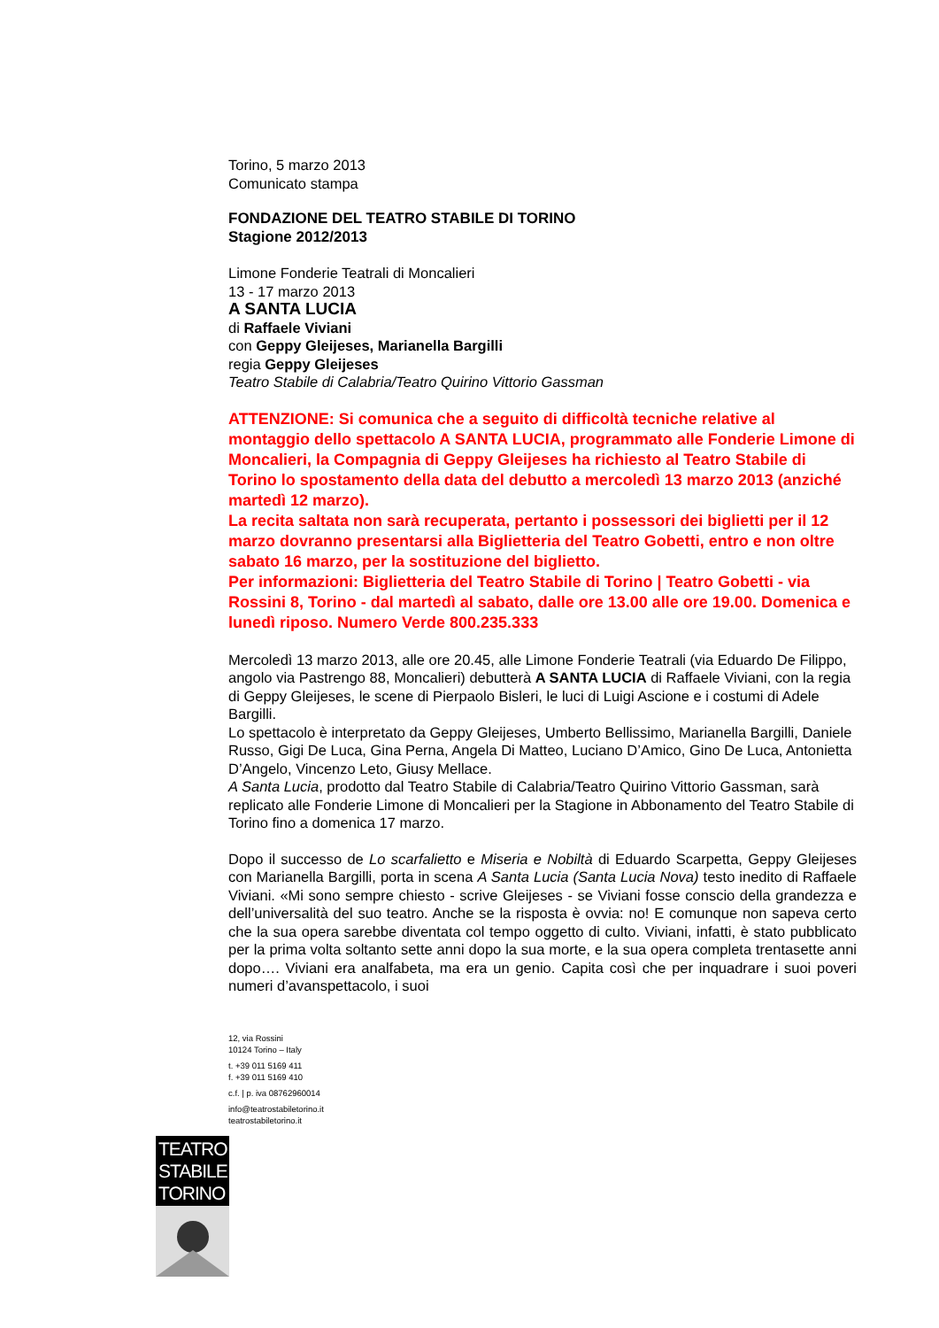Torino, 5 marzo 2013
Comunicato stampa
FONDAZIONE DEL TEATRO STABILE DI TORINO
Stagione 2012/2013
Limone Fonderie Teatrali di Moncalieri
13 - 17 marzo 2013
A SANTA LUCIA
di Raffaele Viviani
con Geppy Gleijeses, Marianella Bargilli
regia Geppy Gleijeses
Teatro Stabile di Calabria/Teatro Quirino Vittorio Gassman
ATTENZIONE: Si comunica che a seguito di difficoltà tecniche relative al montaggio dello spettacolo A SANTA LUCIA, programmato alle Fonderie Limone di Moncalieri, la Compagnia di Geppy Gleijeses ha richiesto al Teatro Stabile di Torino lo spostamento della data del debutto a mercoledì 13 marzo 2013 (anziché martedì 12 marzo).
La recita saltata non sarà recuperata, pertanto i possessori dei biglietti per il 12 marzo dovranno presentarsi alla Biglietteria del Teatro Gobetti, entro e non oltre sabato 16 marzo, per la sostituzione del biglietto.
Per informazioni: Biglietteria del Teatro Stabile di Torino | Teatro Gobetti - via Rossini 8, Torino - dal martedì al sabato, dalle ore 13.00 alle ore 19.00. Domenica e lunedì riposo. Numero Verde 800.235.333
Mercoledì 13 marzo 2013, alle ore 20.45, alle Limone Fonderie Teatrali (via Eduardo De Filippo, angolo via Pastrengo 88, Moncalieri) debutterà A SANTA LUCIA di Raffaele Viviani, con la regia di Geppy Gleijeses, le scene di Pierpaolo Bisleri, le luci di Luigi Ascione e i costumi di Adele Bargilli.
Lo spettacolo è interpretato da Geppy Gleijeses, Umberto Bellissimo, Marianella Bargilli, Daniele Russo, Gigi De Luca, Gina Perna, Angela Di Matteo, Luciano D’Amico, Gino De Luca, Antonietta D’Angelo, Vincenzo Leto, Giusy Mellace.
A Santa Lucia, prodotto dal Teatro Stabile di Calabria/Teatro Quirino Vittorio Gassman, sarà replicato alle Fonderie Limone di Moncalieri per la Stagione in Abbonamento del Teatro Stabile di Torino fino a domenica 17 marzo.
Dopo il successo de Lo scarfalietto e Miseria e Nobiltà di Eduardo Scarpetta, Geppy Gleijeses con Marianella Bargilli, porta in scena A Santa Lucia (Santa Lucia Nova) testo inedito di Raffaele Viviani. «Mi sono sempre chiesto - scrive Gleijeses - se Viviani fosse conscio della grandezza e dell’universalità del suo teatro. Anche se la risposta è ovvia: no! E comunque non sapeva certo che la sua opera sarebbe diventata col tempo oggetto di culto. Viviani, infatti, è stato pubblicato per la prima volta soltanto sette anni dopo la sua morte, e la sua opera completa trentasette anni dopo…. Viviani era analfabeta, ma era un genio. Capita così che per inquadrare i suoi poveri numeri d’avanspettacolo, i suoi
12, via Rossini
10124 Torino – Italy
t. +39 011 5169 411
f. +39 011 5169 410
c.f. | p. iva 08762960014
info@teatrostabiletorino.it
teatrostabiletorino.it
TEATRO
STABILE
TORINO